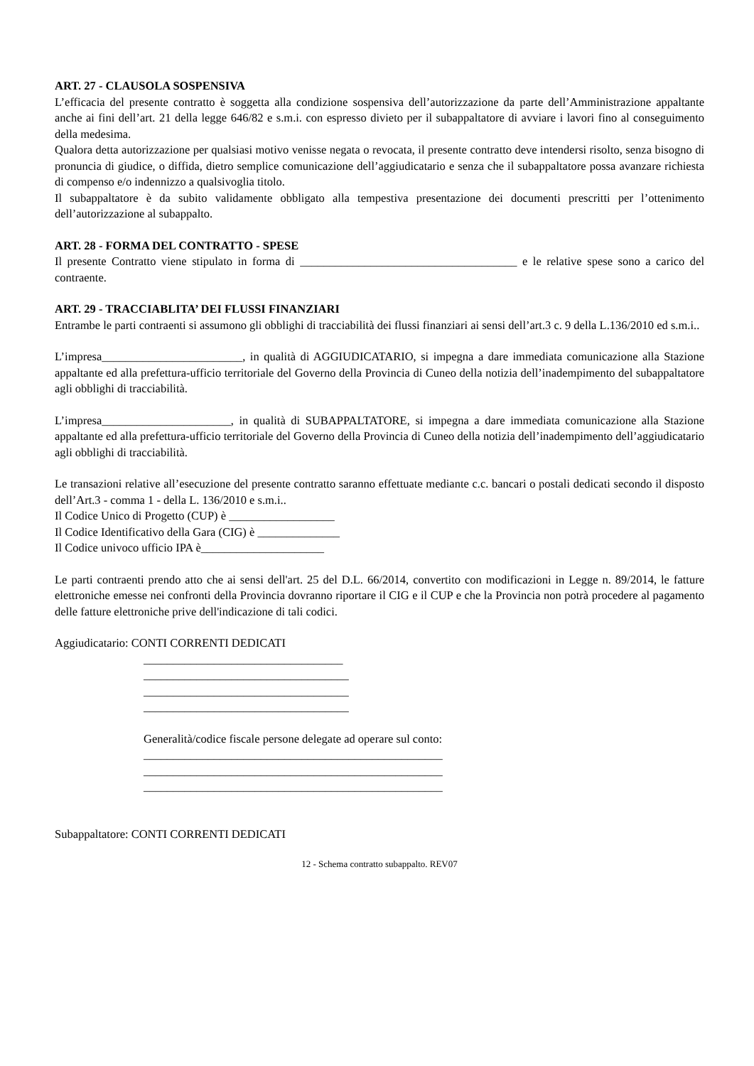ART. 27 - CLAUSOLA SOSPENSIVA
L’efficacia del presente contratto è soggetta alla condizione sospensiva dell’autorizzazione da parte dell’Amministrazione appaltante anche ai fini dell’art. 21 della legge 646/82 e s.m.i. con espresso divieto per il subappaltatore di avviare i lavori fino al conseguimento della medesima.
Qualora detta autorizzazione per qualsiasi motivo venisse negata o revocata, il presente contratto deve intendersi risolto, senza bisogno di pronuncia di giudice, o diffida, dietro semplice comunicazione dell’aggiudicatario e senza che il subappaltatore possa avanzare richiesta di compenso e/o indennizzo a qualsivoglia titolo.
Il subappaltatore è da subito validamente obbligato alla tempestiva presentazione dei documenti prescritti per l’ottenimento dell’autorizzazione al subappalto.
ART. 28 - FORMA DEL CONTRATTO - SPESE
Il presente Contratto viene stipulato in forma di _____________________________________ e le relative spese sono a carico del contraente.
ART. 29 - TRACCIABLITA’ DEI FLUSSI FINANZIARI
Entrambe le parti contraenti si assumono gli obblighi di tracciabilità dei flussi finanziari ai sensi dell’art.3 c. 9 della L.136/2010 ed s.m.i..
L’impresa________________________, in qualità di AGGIUDICATARIO, si impegna a dare immediata comunicazione alla Stazione appaltante ed alla prefettura-ufficio territoriale del Governo della Provincia di Cuneo della notizia dell’inadempimento del subappaltatore agli obblighi di tracciabilità.
L’impresa______________________, in qualità di SUBAPPALTATORE, si impegna a dare immediata comunicazione alla Stazione appaltante ed alla prefettura-ufficio territoriale del Governo della Provincia di Cuneo della notizia dell’inadempimento dell’aggiudicatario agli obblighi di tracciabilità.
Le transazioni relative all’esecuzione del presente contratto saranno effettuate mediante c.c. bancari o postali dedicati secondo il disposto dell’Art.3 - comma 1 - della L. 136/2010 e s.m.i..
Il Codice Unico di Progetto (CUP) è __________________
Il Codice Identificativo della Gara (CIG) è ______________
Il Codice univoco ufficio IPA è_____________________
Le parti contraenti prendo atto che ai sensi dell'art. 25 del D.L. 66/2014, convertito con modificazioni in Legge n. 89/2014, le fatture elettroniche emesse nei confronti della Provincia dovranno riportare il CIG e il CUP e che la Provincia non potrà procedere al pagamento delle fatture elettroniche prive dell'indicazione di tali codici.
Aggiudicatario: CONTI CORRENTI DEDICATI
__________________________________
___________________________________
___________________________________
___________________________________
Generalità/codice fiscale persone delegate ad operare sul conto:
___________________________________________________
___________________________________________________
___________________________________________________
Subappaltatore: CONTI CORRENTI DEDICATI
12 - Schema contratto subappalto. REV07